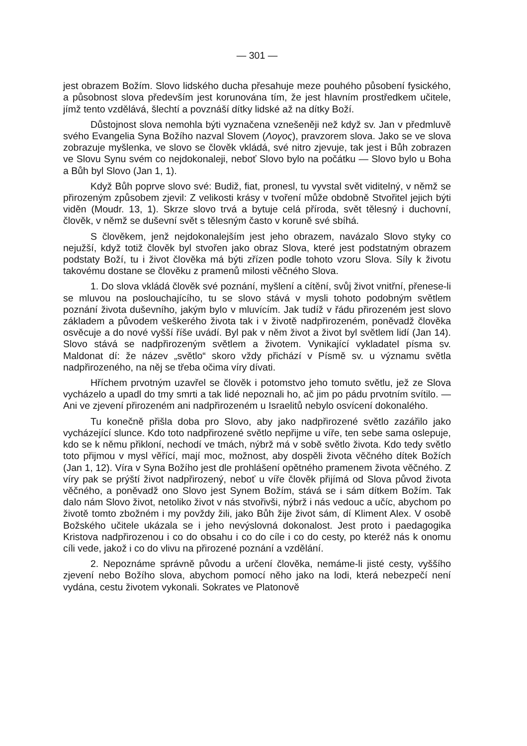— 301 —
jest obrazem Božím. Slovo lidského ducha přesahuje meze pouhého působení fysického, a působnost slova především jest korunována tím, že jest hlavním prostředkem učitele, jímž tento vzdělává, šlechtí a povznáší dítky lidské až na dítky Boží.
Důstojnost slova nemohla býti vyznačena vznešeněji než když sv. Jan v předmluvě svého Evangelia Syna Božího nazval Slovem (Λογος), pravzorem slova. Jako se ve slova zobrazuje myšlenka, ve slovo se člověk vkládá, své nitro zjevuje, tak jest i Bůh zobrazen ve Slovu Synu svém co nejdokonaleji, neboť Slovo bylo na počátku — Slovo bylo u Boha a Bůh byl Slovo (Jan 1, 1).
Když Bůh poprve slovo své: Budiž, fiat, pronesl, tu vyvstal svět viditelný, v němž se přirozeným způsobem zjevil: Z velikosti krásy v tvoření může obdobně Stvořitel jejich býti viděn (Moudr. 13, 1). Skrze slovo trvá a bytuje celá příroda, svět tělesný i duchovní, člověk, v němž se duševní svět s tělesným často v koruně své sbíhá.
S člověkem, jenž nejdokonalejším jest jeho obrazem, navázalo Slovo styky co nejužší, když totiž člověk byl stvořen jako obraz Slova, které jest podstatným obrazem podstaty Boží, tu i život člověka má býti zřízen podle tohoto vzoru Slova. Síly k životu takovému dostane se člověku z pramenů milosti věčného Slova.
1. Do slova vkládá člověk své poznání, myšlení a cítění, svůj život vnitřní, přenese-li se mluvou na posloucha­jícího, tu se slovo stává v mysli tohoto podobným světlem poznání života duševního, jakým bylo v mluvícím. Jak tudíž v řádu přirozeném jest slovo základem a původem veškerého života tak i v životě nadpřirozeném, poněvadž člověka osvěcuje a do nové vyšší říše uvádí. Byl pak v něm život a život byl světlem lidí (Jan 14). Slovo stává se nadpřirozeným světlem a životem. Vynikající vykladatel písma sv. Maldonat dí: že název „světlo“ skoro vždy přichází v Písmě sv. u významu světla nadpřirozeného, na něj se třeba očima víry dívati.
Hříchem prvotným uzavřel se člověk i potomstvo jeho tomuto světlu, jež ze Slova vycházelo a upadl do tmy smrti a tak lidé nepoznali ho, ač jim po pádu prvotním svítilo. — Ani ve zjevení přirozeném ani nadpřirozeném u Israelitů nebylo osvícení dokonalého.
Tu konečně přišla doba pro Slovo, aby jako nadpřirozené světlo zazářilo jako vycházející slunce. Kdo toto nadpřirozené světlo nepřijme u víře, ten sebe sama oslepuje, kdo se k němu přikloní, nechodí ve tmách, nýbrž má v sobě světlo života. Kdo tedy světlo toto přijmou v mysl věřící, mají moc, možnost, aby dospěli života věčného dítek Božích (Jan 1, 12). Víra v Syna Božího jest dle prohlášení opětného pramenem života věčného. Z víry pak se prýští život nadpřirozený, neboť u víře člověk přijímá od Slova původ života věčného, a poněvadž ono Slovo jest Synem Božím, stává se i sám dítkem Božím. Tak dalo nám Slovo život, netoliko život v nás stvořivši, nýbrž i nás vedouc a učíc, abychom po životě tomto zbožném i my povždy žili, jako Bůh žije život sám, dí Kliment Alex. V osobě Božského učitele ukázala se i jeho nevýslovná dokonalost. Jest proto i paedagogika Kristova nadpřirozenou i co do obsahu i co do cíle i co do cesty, po kteréž nás k onomu cíli vede, jakož i co do vlivu na přirozené poznání a vzdělání.
2. Nepoznáme správně původu a určení člověka, nemáme-li jisté cesty, vyššího zjevení nebo Božího slova, abychom pomocí něho jako na lodi, která nebezpečí není vydána, cestu životem vykonali. Sokrates ve Platonově